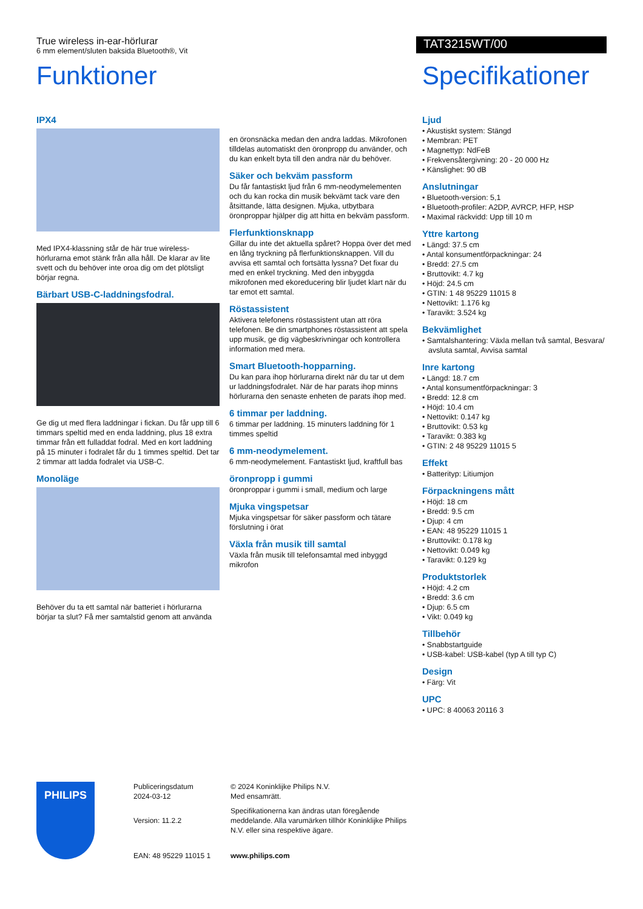True wireless in-ear-hörlurar
6 mm element/sluten baksida Bluetooth®, Vit
TAT3215WT/00
Funktioner
IPX4
Med IPX4-klassning står de här true wireless-hörlurarna emot stänk från alla håll. De klarar av lite svett och du behöver inte oroa dig om det plötsligt börjar regna.
Bärbart USB-C-laddningsfodral.
Ge dig ut med flera laddningar i fickan. Du får upp till 6 timmars speltid med en enda laddning, plus 18 extra timmar från ett fulladdat fodral. Med en kort laddning på 15 minuter i fodralet får du 1 timmes speltid. Det tar 2 timmar att ladda fodralet via USB-C.
Monoläge
Behöver du ta ett samtal när batteriet i hörlurarna börjar ta slut? Få mer samtalstid genom att använda
en öronsnäcka medan den andra laddas. Mikrofonen tilldelas automatiskt den öronpropp du använder, och du kan enkelt byta till den andra när du behöver.
Säker och bekväm passform
Du får fantastiskt ljud från 6 mm-neodymelementen och du kan rocka din musik bekvämt tack vare den åtsittande, lätta designen. Mjuka, utbytbara öronproppar hjälper dig att hitta en bekväm passform.
Flerfunktionsknapp
Gillar du inte det aktuella spåret? Hoppa över det med en lång tryckning på flerfunktionsknappen. Vill du avvisa ett samtal och fortsätta lyssna? Det fixar du med en enkel tryckning. Med den inbyggda mikrofonen med ekoreducering blir ljudet klart när du tar emot ett samtal.
Röstassistent
Aktivera telefonens röstassistent utan att röra telefonen. Be din smartphones röstassistent att spela upp musik, ge dig vägbeskrivningar och kontrollera information med mera.
Smart Bluetooth-hopparning.
Du kan para ihop hörlurarna direkt när du tar ut dem ur laddningsfodralet. När de har parats ihop minns hörlurarna den senaste enheten de parats ihop med.
6 timmar per laddning.
6 timmar per laddning. 15 minuters laddning för 1 timmes speltid
6 mm-neodymelement.
6 mm-neodymelement. Fantastiskt ljud, kraftfull bas
öronpropp i gummi
öronproppar i gummi i small, medium och large
Mjuka vingspetsar
Mjuka vingspetsar för säker passform och tätare förslutning i örat
Växla från musik till samtal
Växla från musik till telefonsamtal med inbyggd mikrofon
Specifikationer
Ljud
• Akustiskt system: Stängd
• Membran: PET
• Magnettyp: NdFeB
• Frekvensåtergivning: 20 - 20 000 Hz
• Känslighet: 90 dB
Anslutningar
• Bluetooth-version: 5,1
• Bluetooth-profiler: A2DP, AVRCP, HFP, HSP
• Maximal räckvidd: Upp till 10 m
Yttre kartong
• Längd: 37.5 cm
• Antal konsumentförpackningar: 24
• Bredd: 27.5 cm
• Bruttovikt: 4.7 kg
• Höjd: 24.5 cm
• GTIN: 1 48 95229 11015 8
• Nettovikt: 1.176 kg
• Taravikt: 3.524 kg
Bekvämlighet
• Samtalshantering: Växla mellan två samtal, Besvara/ avsluta samtal, Avvisa samtal
Inre kartong
• Längd: 18.7 cm
• Antal konsumentförpackningar: 3
• Bredd: 12.8 cm
• Höjd: 10.4 cm
• Nettovikt: 0.147 kg
• Bruttovikt: 0.53 kg
• Taravikt: 0.383 kg
• GTIN: 2 48 95229 11015 5
Effekt
• Batterityp: Litiumjon
Förpackningens mått
• Höjd: 18 cm
• Bredd: 9.5 cm
• Djup: 4 cm
• EAN: 48 95229 11015 1
• Bruttovikt: 0.178 kg
• Nettovikt: 0.049 kg
• Taravikt: 0.129 kg
Produktstorlek
• Höjd: 4.2 cm
• Bredd: 3.6 cm
• Djup: 6.5 cm
• Vikt: 0.049 kg
Tillbehör
• Snabbstartguide
• USB-kabel: USB-kabel (typ A till typ C)
Design
• Färg: Vit
UPC
• UPC: 8 40063 20116 3
PHILIPS
Publiceringsdatum
2024-03-12
Version: 11.2.2
EAN: 48 95229 11015 1
© 2024 Koninklijke Philips N.V.
Med ensamrätt.
Specifikationerna kan ändras utan föregående meddelande. Alla varumärken tillhör Koninklijke Philips N.V. eller sina respektive ägare.
www.philips.com